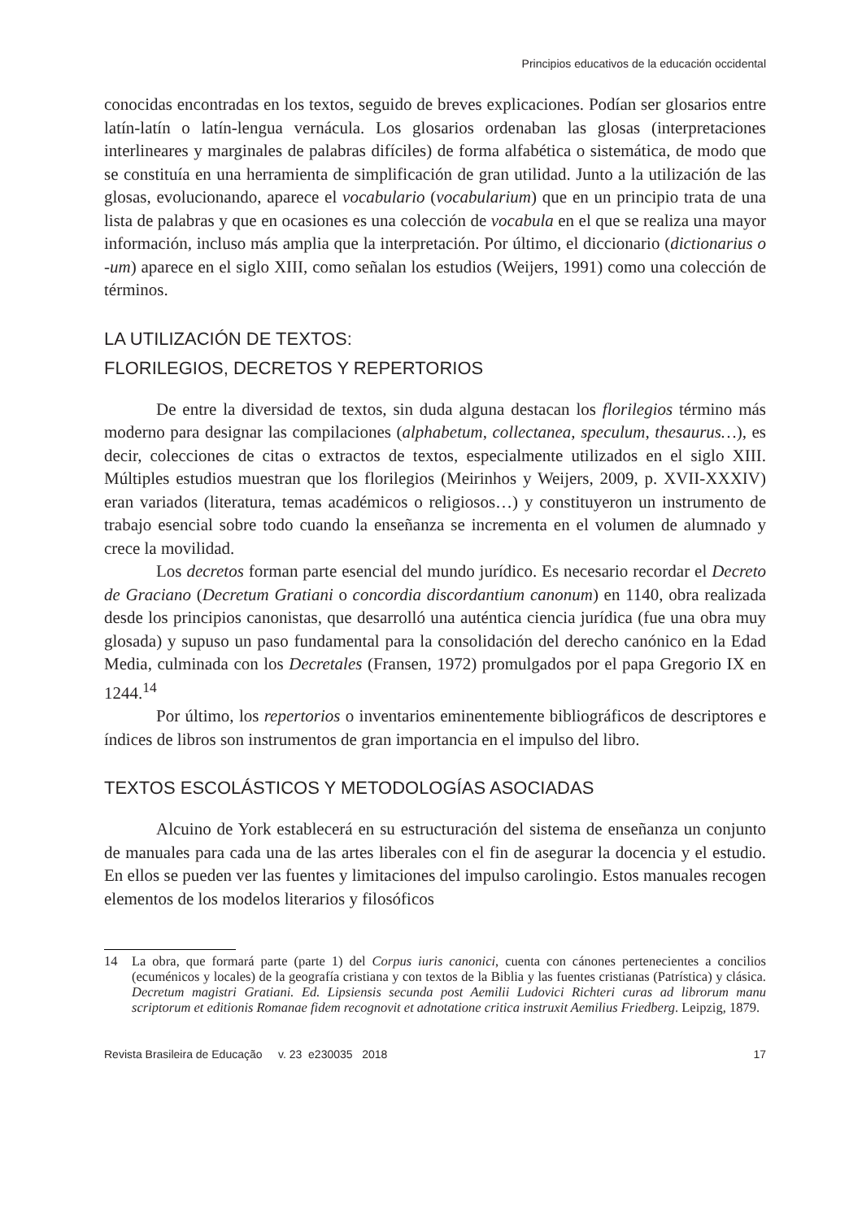Principios educativos de la educación occidental
conocidas encontradas en los textos, seguido de breves explicaciones. Podían ser glosarios entre latín-latín o latín-lengua vernácula. Los glosarios ordenaban las glosas (interpretaciones interlineares y marginales de palabras difíciles) de forma alfabética o sistemática, de modo que se constituía en una herramienta de simplificación de gran utilidad. Junto a la utilización de las glosas, evolucionando, aparece el vocabulario (vocabularium) que en un principio trata de una lista de palabras y que en ocasiones es una colección de vocabula en el que se realiza una mayor información, incluso más amplia que la interpretación. Por último, el diccionario (dictionarius o -um) aparece en el siglo XIII, como señalan los estudios (Weijers, 1991) como una colección de términos.
LA UTILIZACIÓN DE TEXTOS:
FLORILEGIOS, DECRETOS Y REPERTORIOS
De entre la diversidad de textos, sin duda alguna destacan los florilegios término más moderno para designar las compilaciones (alphabetum, collectanea, speculum, thesaurus…), es decir, colecciones de citas o extractos de textos, especialmente utilizados en el siglo XIII. Múltiples estudios muestran que los florilegios (Meirinhos y Weijers, 2009, p. XVII-XXXIV) eran variados (literatura, temas académicos o religiosos…) y constituyeron un instrumento de trabajo esencial sobre todo cuando la enseñanza se incrementa en el volumen de alumnado y crece la movilidad.
Los decretos forman parte esencial del mundo jurídico. Es necesario recordar el Decreto de Graciano (Decretum Gratiani o concordia discordantium canonum) en 1140, obra realizada desde los principios canonistas, que desarrolló una auténtica ciencia jurídica (fue una obra muy glosada) y supuso un paso fundamental para la consolidación del derecho canónico en la Edad Media, culminada con los Decretales (Fransen, 1972) promulgados por el papa Gregorio IX en 1244.<sup>14</sup>
Por último, los repertorios o inventarios eminentemente bibliográficos de descriptores e índices de libros son instrumentos de gran importancia en el impulso del libro.
TEXTOS ESCOLÁSTICOS Y METODOLOGÍAS ASOCIADAS
Alcuino de York establecerá en su estructuración del sistema de enseñanza un conjunto de manuales para cada una de las artes liberales con el fin de asegurar la docencia y el estudio. En ellos se pueden ver las fuentes y limitaciones del impulso carolingio. Estos manuales recogen elementos de los modelos literarios y filosóficos
14 La obra, que formará parte (parte 1) del Corpus iuris canonici, cuenta con cánones pertenecientes a concilios (ecuménicos y locales) de la geografía cristiana y con textos de la Biblia y las fuentes cristianas (Patrística) y clásica. Decretum magistri Gratiani. Ed. Lipsiensis secunda post Aemilii Ludovici Richteri curas ad librorum manu scriptorum et editionis Romanae fidem recognovit et adnotatione critica instruxit Aemilius Friedberg. Leipzig, 1879.
Revista Brasileira de Educação v. 23 e230035 2018 17